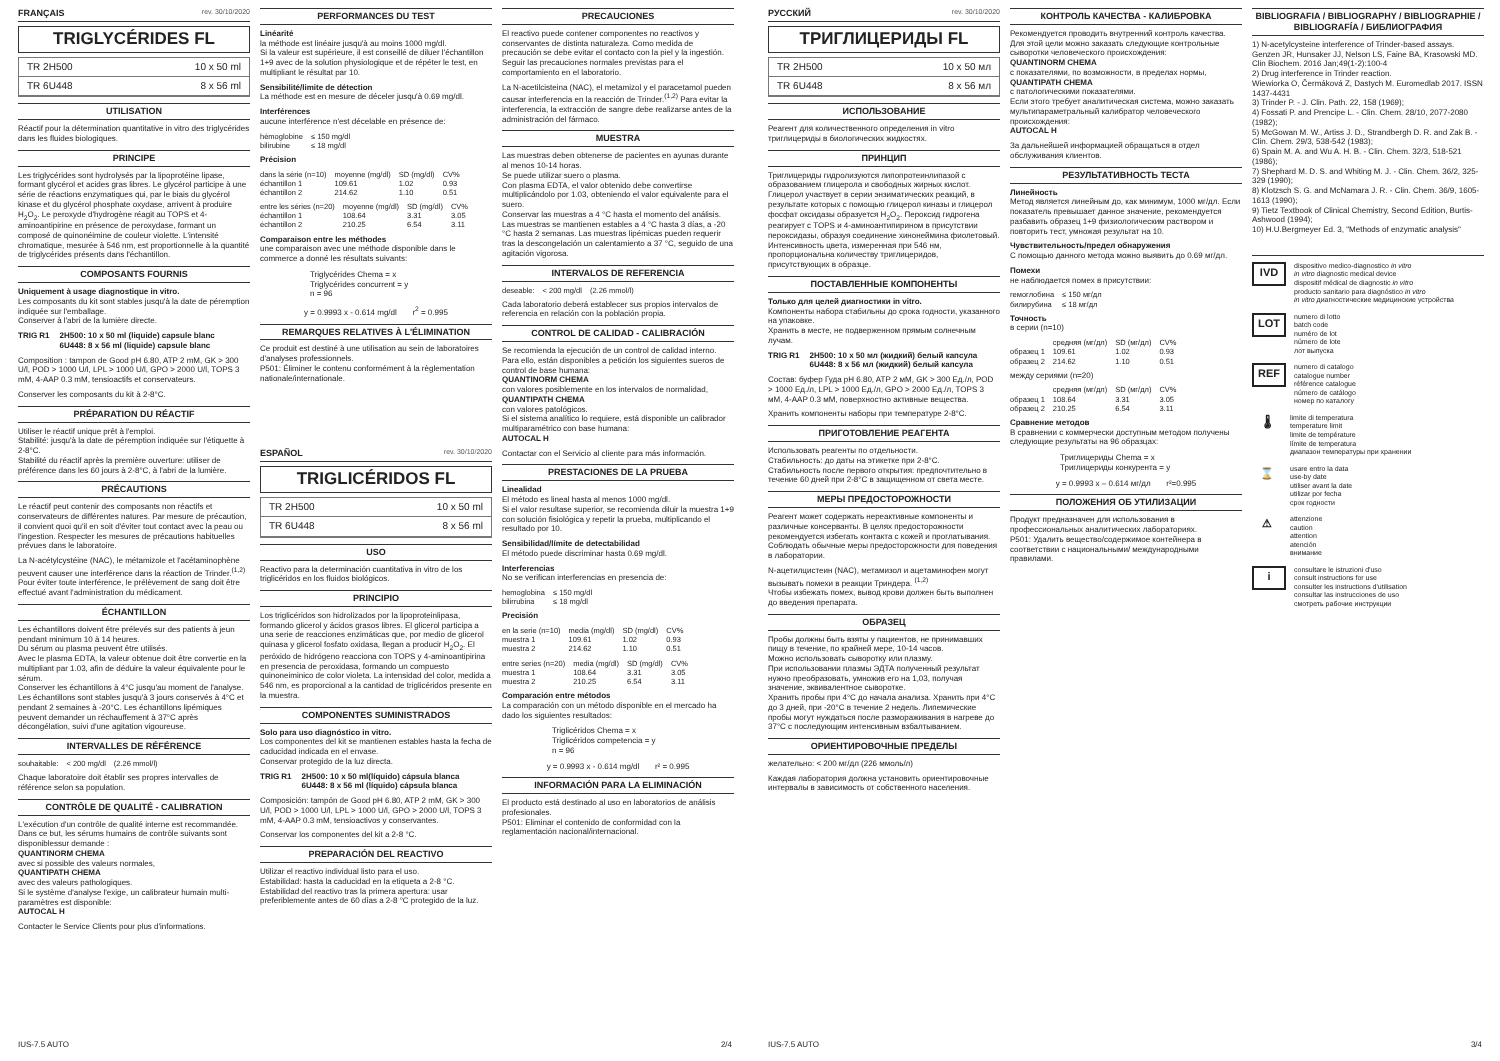FRANÇAIS rev. 30/10/2020
TRIGLYCÉRIDES FL
TR 2H500 10 x 50 ml
TR 6U448 8 x 56 ml
UTILISATION
Réactif pour la détermination quantitative in vitro des triglycérides dans les fluides biologiques.
PRINCIPE
Les triglycérides sont hydrolysés par la lipoprotéine lipase, formant glycérol et acides gras libres. Le glycérol participe à une série de réactions enzymatiques qui, par le biais du glycérol kinase et du glycérol phosphate oxydase, arrivent à produire H<sub>2</sub>O<sub>2</sub>. Le peroxyde d'hydrogène réagit au TOPS et 4-aminoantipirine en présence de peroxydase, formant un composé de quinonéimine de couleur violette. L'intensité chromatique, mesurée à 546 nm, est proportionnelle à la quantité de triglycérides présents dans l'échantillon.
COMPOSANTS FOURNIS
Uniquement à usage diagnostique in vitro.
Les composants du kit sont stables jusqu'à la date de péremption indiquée sur l'emballage.
Conserver à l'abri de la lumière directe.
TRIG R1 2H500: 10 x 50 ml (liquide) capsule blanc
6U448: 8 x 56 ml (liquide) capsule blanc
Composition : tampon de Good pH 6.80, ATP 2 mM, GK > 300 U/l, POD > 1000 U/l, LPL > 1000 U/l, GPO > 2000 U/l, TOPS 3 mM, 4-AAP 0.3 mM, tensioactifs et conservateurs.
Conserver les composants du kit à 2-8°C.
PRÉPARATION DU RÉACTIF
Utiliser le réactif unique prêt à l'emploi.
Stabilité: jusqu'à la date de péremption indiquée sur l'étiquette à 2-8°C.
Stabilité du réactif après la première ouverture: utiliser de préférence dans les 60 jours à 2-8°C, à l'abri de la lumière.
PRÉCAUTIONS
Le réactif peut contenir des composants non réactifs et conservateurs de différentes natures. Par mesure de précaution, il convient quoi qu'il en soit d'éviter tout contact avec la peau ou l'ingestion. Respecter les mesures de précautions habituelles prévues dans le laboratoire.
La N-acétylcystéine (NAC), le métamizole et l'acétaminophène peuvent causer une interférence dans la réaction de Trinder.<sup>(1,2)</sup> Pour éviter toute interférence, le prélèvement de sang doit être effectué avant l'administration du médicament.
ÉCHANTILLON
Les échantillons doivent être prélevés sur des patients à jeun pendant minimum 10 à 14 heures.
Du sérum ou plasma peuvent être utilisés.
Avec le plasma EDTA, la valeur obtenue doit être convertie en la multipliant par 1.03, afin de déduire la valeur équivalente pour le sérum.
Conserver les échantillons à 4°C jusqu'au moment de l'analyse. Les échantillons sont stables jusqu'à 3 jours conservés à 4°C et pendant 2 semaines à -20°C. Les échantillons lipémiques peuvent demander un réchauffement à 37°C après décongélation, suivi d'une agitation vigoureuse.
INTERVALLES DE RÉFÉRENCE
| souhaitable: | < 200 mg/dl | (2.26 mmol/l) |
Chaque laboratoire doit établir ses propres intervalles de référence selon sa population.
CONTRÔLE DE QUALITÉ - CALIBRATION
L'exécution d'un contrôle de qualité interne est recommandée. Dans ce but, les sérums humains de contrôle suivants sont disponiblessur demande :
QUANTINORM CHEMA
avec si possible des valeurs normales,
QUANTIPATH CHEMA
avec des valeurs pathologiques.
Si le système d'analyse l'exige, un calibrateur humain multi-paramètres est disponible:
AUTOCAL H
Contacter le Service Clients pour plus d'informations.
PERFORMANCES DU TEST
Linéarité
la méthode est linéaire jusqu'à au moins 1000 mg/dl.
Si la valeur est supérieure, il est conseillé de diluer l'échantillon 1+9 avec de la solution physiologique et de répéter le test, en multipliant le résultat par 10.
Sensibilité/limite de détection
La méthode est en mesure de déceler jusqu'à 0.69 mg/dl.
Interférences
aucune interférence n'est décelable en présence de:
| hémoglobine | ≤ 150 mg/dl |
| bilirubine | ≤ 18 mg/dl |
Précision
| dans la série (n=10) | moyenne (mg/dl) | SD (mg/dl) | CV% |
| --- | --- | --- | --- |
| échantillon 1 | 109.61 | 1.02 | 0.93 |
| échantillon 2 | 214.62 | 1.10 | 0.51 |
| entre les séries (n=20) | moyenne (mg/dl) | SD (mg/dl) | CV% |
| --- | --- | --- | --- |
| échantillon 1 | 108.64 | 3.31 | 3.05 |
| échantillon 2 | 210.25 | 6.54 | 3.11 |
Comparaison entre les méthodes
une comparaison avec une méthode disponible dans le commerce a donné les résultats suivants:
Triglycérides Chema = x
Triglycérides concurrent = y
n = 96
y = 0.9993 x - 0.614 mg/dl r<sup>2</sup> = 0.995
REMARQUES RELATIVES À L'ÉLIMINATION
Ce produit est destiné à une utilisation au sein de laboratoires d'analyses professionnels.
P501: Éliminer le contenu conformément à la règlementation nationale/internationale.
ESPAÑOL rev. 30/10/2020
TRIGLICÉRIDOS FL
TR 2H500 10 x 50 ml
TR 6U448 8 x 56 ml
USO
Reactivo para la determinación cuantitativa in vitro de los triglicéridos en los fluidos biológicos.
PRINCIPIO
Los triglicéridos son hidrolizados por la lipoproteinlipasa, formando glicerol y ácidos grasos libres. El glicerol participa a una serie de reacciones enzimáticas que, por medio de glicerol quinasa y glicerol fosfato oxidasa, llegan a producir H<sub>2</sub>O<sub>2</sub>. El peróxido de hidrógeno reacciona con TOPS y 4-aminoantipirina en presencia de peroxidasa, formando un compuesto quinoneiminico de color violeta. La intensidad del color, medida a 546 nm, es proporcional a la cantidad de triglicéridos presente en la muestra.
COMPONENTES SUMINISTRADOS
Solo para uso diagnóstico in vitro.
Los componentes del kit se mantienen estables hasta la fecha de caducidad indicada en el envase.
Conservar protegido de la luz directa.
TRIG R1 2H500: 10 x 50 ml(líquido) cápsula blanca
6U448: 8 x 56 ml (líquido) cápsula blanca
Composición: tampón de Good pH 6.80, ATP 2 mM, GK > 300 U/l, POD > 1000 U/l, LPL > 1000 U/l, GPO > 2000 U/l, TOPS 3 mM, 4-AAP 0.3 mM, tensioactivos y conservantes.
Conservar los componentes del kit a 2-8 °C.
PREPARACIÓN DEL REACTIVO
Utilizar el reactivo individual listo para el uso.
Estabilidad: hasta la caducidad en la etiqueta a 2-8 °C.
Estabilidad del reactivo tras la primera apertura: usar preferiblemente antes de 60 días a 2-8 °C protegido de la luz.
PRECAUCIONES
El reactivo puede contener componentes no reactivos y conservantes de distinta naturaleza. Como medida de precaución se debe evitar el contacto con la piel y la ingestión. Seguir las precauciones normales previstas para el comportamiento en el laboratorio.
La N-acetilcisteina (NAC), el metamizol y el paracetamol pueden causar interferencia en la reacción de Trinder.<sup>(1,2)</sup> Para evitar la interferencia, la extracción de sangre debe realizarse antes de la administración del fármaco.
MUESTRA
Las muestras deben obtenerse de pacientes en ayunas durante al menos 10-14 horas.
Se puede utilizar suero o plasma.
Con plasma EDTA, el valor obtenido debe convertirse multiplicándolo por 1.03, obteniendo el valor equivalente para el suero.
Conservar las muestras a 4 °C hasta el momento del análisis. Las muestras se mantienen estables a 4 °C hasta 3 días, a -20 °C hasta 2 semanas. Las muestras lipémicas pueden requerir tras la descongelación un calentamiento a 37 °C, seguido de una agitación vigorosa.
INTERVALOS DE REFERENCIA
| deseable: | < 200 mg/dl | (2.26 mmol/l) |
Cada laboratorio deberá establecer sus propios intervalos de referencia en relación con la población propia.
CONTROL DE CALIDAD - CALIBRACIÓN
Se recomienda la ejecución de un control de calidad interno. Para ello, están disponibles a petición los siguientes sueros de control de base humana:
QUANTINORM CHEMA
con valores posiblemente en los intervalos de normalidad,
QUANTIPATH CHEMA
con valores patológicos.
Si el sistema analítico lo requiere, está disponible un calibrador multiparamétrico con base humana:
AUTOCAL H
Contactar con el Servicio al cliente para más información.
PRESTACIONES DE LA PRUEBA
Linealidad
El método es lineal hasta al menos 1000 mg/dl.
Si el valor resultase superior, se recomienda diluir la muestra 1+9 con solución fisiológica y repetir la prueba, multiplicando el resultado por 10.
Sensibilidad/límite de detectabilidad
El método puede discriminar hasta 0.69 mg/dl.
Interferencias
No se verifican interferencias en presencia de:
| hemoglobina | ≤ 150 mg/dl |
| bilirrubina | ≤ 18 mg/dl |
Precisión
| en la serie (n=10) | media (mg/dl) | SD (mg/dl) | CV% |
| --- | --- | --- | --- |
| muestra 1 | 109.61 | 1.02 | 0.93 |
| muestra 2 | 214.62 | 1.10 | 0.51 |
| entre series (n=20) | media (mg/dl) | SD (mg/dl) | CV% |
| --- | --- | --- | --- |
| muestra 1 | 108.64 | 3.31 | 3.05 |
| muestra 2 | 210.25 | 6.54 | 3.11 |
Comparación entre métodos
La comparación con un método disponible en el mercado ha dado los siguientes resultados:
Triglicéridos Chema = x
Triglicéridos competencia = y
n = 96
y = 0.9993 x - 0.614 mg/dl r² = 0.995
INFORMACIÓN PARA LA ELIMINACIÓN
El producto está destinado al uso en laboratorios de análisis profesionales.
P501: Eliminar el contenido de conformidad con la reglamentación nacional/internacional.
РУССКИЙ rev. 30/10/2020
ТРИГЛИЦЕРИДЫ FL
TR 2H500 10 x 50 мл
TR 6U448 8 x 56 мл
ИСПОЛЬЗОВАНИЕ
Реагент для количественного определения in vitro триглицериды в биологических жидкостях.
ПРИНЦИП
Триглицериды гидролизуются липопротеинлипазой с образованием глицерола и свободных жирных кислот. Глицерол участвует в серии энзиматических реакций, в результате которых с помощью глицерол киназы и глицерол фосфат оксидазы образуется H<sub>2</sub>O<sub>2</sub>. Пероксид гидрогена реагирует с TOPS и 4-аминоантипирином в присутствии пероксидазы, образуя соединение хинонеймина фиолетовый. Интенсивность цвета, измеренная при 546 нм, пропорциональна количеству триглицеридов, присутствующих в образце.
ПОСТАВЛЕННЫЕ КОМПОНЕНТЫ
Только для целей диагностики in vitro.
Компоненты набора стабильны до срока годности, указанного на упаковке.
Хранить в месте, не подверженном прямым солнечным лучам.
TRIG R1 2H500: 10 x 50 мл (жидкий) белый капсула
6U448: 8 x 56 мл (жидкий) белый капсула
Состав: буфер Гуда pH 6.80, ATP 2 мМ, GK > 300 Ед./л, POD > 1000 Ед./л, LPL > 1000 Ед./л, GPO > 2000 Ед./л, TOPS 3 мМ, 4-AAP 0.3 мМ, поверхностно активные вещества.
Хранить компоненты наборы при температуре 2-8°C.
ПРИГОТОВЛЕНИЕ РЕАГЕНТА
Использовать реагенты по отдельности.
Стабильность: до даты на этикетке при 2-8°C.
Стабильность после первого открытия: предпочтительно в течение 60 дней при 2-8°C в защищенном от света месте.
МЕРЫ ПРЕДОСТОРОЖНОСТИ
Реагент может содержать нереактивные компоненты и различные консерванты. В целях предосторожности рекомендуется избегать контакта с кожей и проглатывания. Соблюдать обычные меры предосторожности для поведения в лаборатории.
N-ацетилцистеин (NAC), метамизол и ацетаминофен могут вызывать помехи в реакции Триндера. <sup>(1,2)</sup>
Чтобы избежать помех, вывод крови должен быть выполнен до введения препарата.
ОБРАЗЕЦ
Пробы должны быть взяты у пациентов, не принимавших пищу в течение, по крайней мере, 10-14 часов.
Можно использовать сыворотку или плазму.
При использовании плазмы ЭДТА полученный результат нужно преобразовать, умножив его на 1,03, получая значение, эквивалентное сыворотке.
Хранить пробы при 4°C до начала анализа. Хранить при 4°C до 3 дней, при -20°C в течение 2 недель. Липемические пробы могут нуждаться после размораживания в нагреве до 37°C с последующим интенсивным взбалтыванием.
ОРИЕНТИРОВОЧНЫЕ ПРЕДЕЛЫ
желательно: < 200 мг/дл (226 ммоль/л)
Каждая лаборатория должна установить ориентировочные интервалы в зависимость от собственного населения.
КОНТРОЛЬ КАЧЕСТВА - КАЛИБРОВКА
Рекомендуется проводить внутренний контроль качества. Для этой цели можно заказать следующие контрольные сыворотки человеческого происхождения:
QUANTINORM CHEMA
с показателями, по возможности, в пределах нормы,
QUANTIPATH CHEMA
с патологическими показателями.
Если этого требует аналитическая система, можно заказать мультипараметральный калибратор человеческого происхождения:
AUTOCAL H
За дальнейшей информацией обращаться в отдел обслуживания клиентов.
РЕЗУЛЬТАТИВНОСТЬ ТЕСТА
Линейность
Метод является линейным до, как минимум, 1000 мг/дл. Если показатель превышает данное значение, рекомендуется разбавить образец 1+9 физиологическим раствором и повторить тест, умножая результат на 10.
Чувствительность/предел обнаружения
С помощью данного метода можно выявить до 0.69 мг/дл.
Помехи
не наблюдается помех в присутствии:
| гемоглобина | ≤ 150 мг/дл |
| билирубина | ≤ 18 мг/дл |
Точность
в серии (n=10)
| | средняя (мг/дл) | SD (мг/дл) | CV% |
| --- | --- | --- | --- |
| образец 1 | 109.61 | 1.02 | 0.93 |
| образец 2 | 214.62 | 1.10 | 0.51 |
между сериями (n=20)
| | средняя (мг/дл) | SD (мг/дл) | CV% |
| --- | --- | --- | --- |
| образец 1 | 108.64 | 3.31 | 3.05 |
| образец 2 | 210.25 | 6.54 | 3.11 |
Сравнение методов
В сравнении с коммерчески доступным методом получены следующие результаты на 96 образцах:
Триглицериды Chema = x
Триглицериды конкурента = y
y = 0.9993 x – 0.614 мг/дл r²=0.995
ПОЛОЖЕНИЯ ОБ УТИЛИЗАЦИИ
Продукт предназначен для использования в профессиональных аналитических лабораториях.
P501: Удалить вещество/содержимое контейнера в соответствии с национальными/ международными правилами.
BIBLIOGRAFIA / BIBLIOGRAPHY / BIBLIOGRAPHIE / BIBLIOGRAFÍA / БИБЛИОГРАФИЯ
1) N-acetylcysteine interference of Trinder-based assays. Genzen JR, Hunsaker JJ, Nelson LS, Faine BA, Krasowski MD. Clin Biochem. 2016 Jan;49(1-2):100-4
2) Drug interference in Trinder reaction.
Wiewiorka O, Čermáková Z, Dastych M. Euromedlab 2017. ISSN 1437-4431
3) Trinder P. - J. Clin. Path. 22, 158 (1969);
4) Fossati P. and Prencipe L. - Clin. Chem. 28/10, 2077-2080 (1982);
5) McGowan M. W., Artiss J. D., Strandbergh D. R. and Zak B. - Clin. Chem. 29/3, 538-542 (1983);
6) Spain M. A. and Wu A. H. B. - Clin. Chem. 32/3, 518-521 (1986);
7) Shephard M. D. S. and Whiting M. J. - Clin. Chem. 36/2, 325-329 (1990);
8) Klotzsch S. G. and McNamara J. R. - Clin. Chem. 36/9, 1605-1613 (1990);
9) Tietz Textbook of Clinical Chemistry, Second Edition, Burtis-Ashwood (1994);
10) H.U.Bergmeyer Ed. 3, "Methods of enzymatic analysis"
IVD
dispositivo medico-diagnostico in vitro
in vitro diagnostic medical device
dispositif médical de diagnostic in vitro
producto sanitario para diagnóstico in vitro
in vitro диагностические медицинские устройства
LOT
numero di lotto
batch code
numéro de lot
número de lote
лот выпуска
REF
numero di catalogo
catalogue number
référence catalogue
número de catálogo
номер по каталогу
🌡
limite di temperatura
temperature limit
limite de température
límite de temperatura
диапазон температуры при хранении
⌛
usare entro la data
use-by date
utiliser avant la date
utilizar por fecha
срок годности
⚠
attenzione
caution
attention
atención
внимание
i
consultare le istruzioni d'uso
consult instructions for use
consulter les instructions d'utilisation
consultar las instrucciones de uso
смотреть рабочие инструкции
IUS-7.5 AUTO 2/4 IUS-7.5 AUTO 3/4